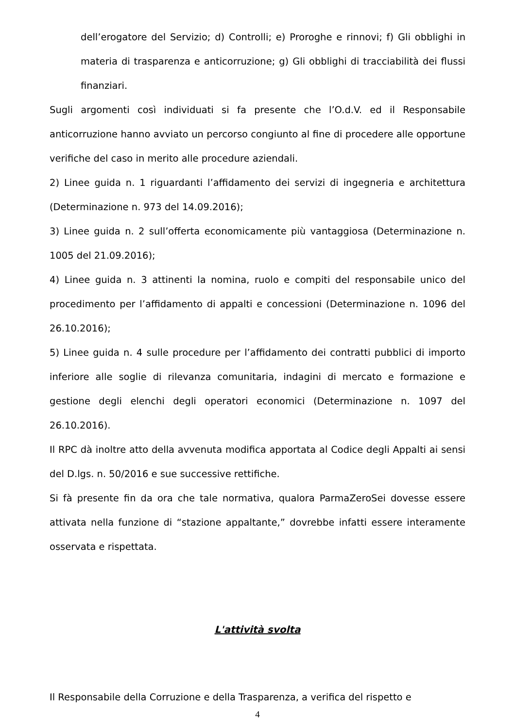dell’erogatore del Servizio; d) Controlli; e) Proroghe e rinnovi; f) Gli obblighi in materia di trasparenza e anticorruzione; g) Gli obblighi di tracciabilità dei flussi finanziari.
Sugli argomenti così individuati si fa presente che l’O.d.V. ed il Responsabile anticorruzione hanno avviato un percorso congiunto al fine di procedere alle opportune verifiche del caso in merito alle procedure aziendali.
2) Linee guida n. 1 riguardanti l’affidamento dei servizi di ingegneria e architettura (Determinazione n. 973 del 14.09.2016);
3) Linee guida n. 2 sull’offerta economicamente più vantaggiosa (Determinazione n. 1005 del 21.09.2016);
4) Linee guida n. 3 attinenti la nomina, ruolo e compiti del responsabile unico del procedimento per l’affidamento di appalti e concessioni (Determinazione n. 1096 del 26.10.2016);
5) Linee guida n. 4 sulle procedure per l’affidamento dei contratti pubblici di importo inferiore alle soglie di rilevanza comunitaria, indagini di mercato e formazione e gestione degli elenchi degli operatori economici (Determinazione n. 1097 del 26.10.2016).
Il RPC dà inoltre atto della avvenuta modifica apportata al Codice degli Appalti ai sensi del D.lgs. n. 50/2016 e sue successive rettifiche.
Si fà presente fin da ora che tale normativa, qualora ParmaZeroSei dovesse essere attivata nella funzione di “stazione appaltante,” dovrebbe infatti essere interamente osservata e rispettata.
L'attività svolta
Il Responsabile della Corruzione e della Trasparenza, a verifica del rispetto e
4